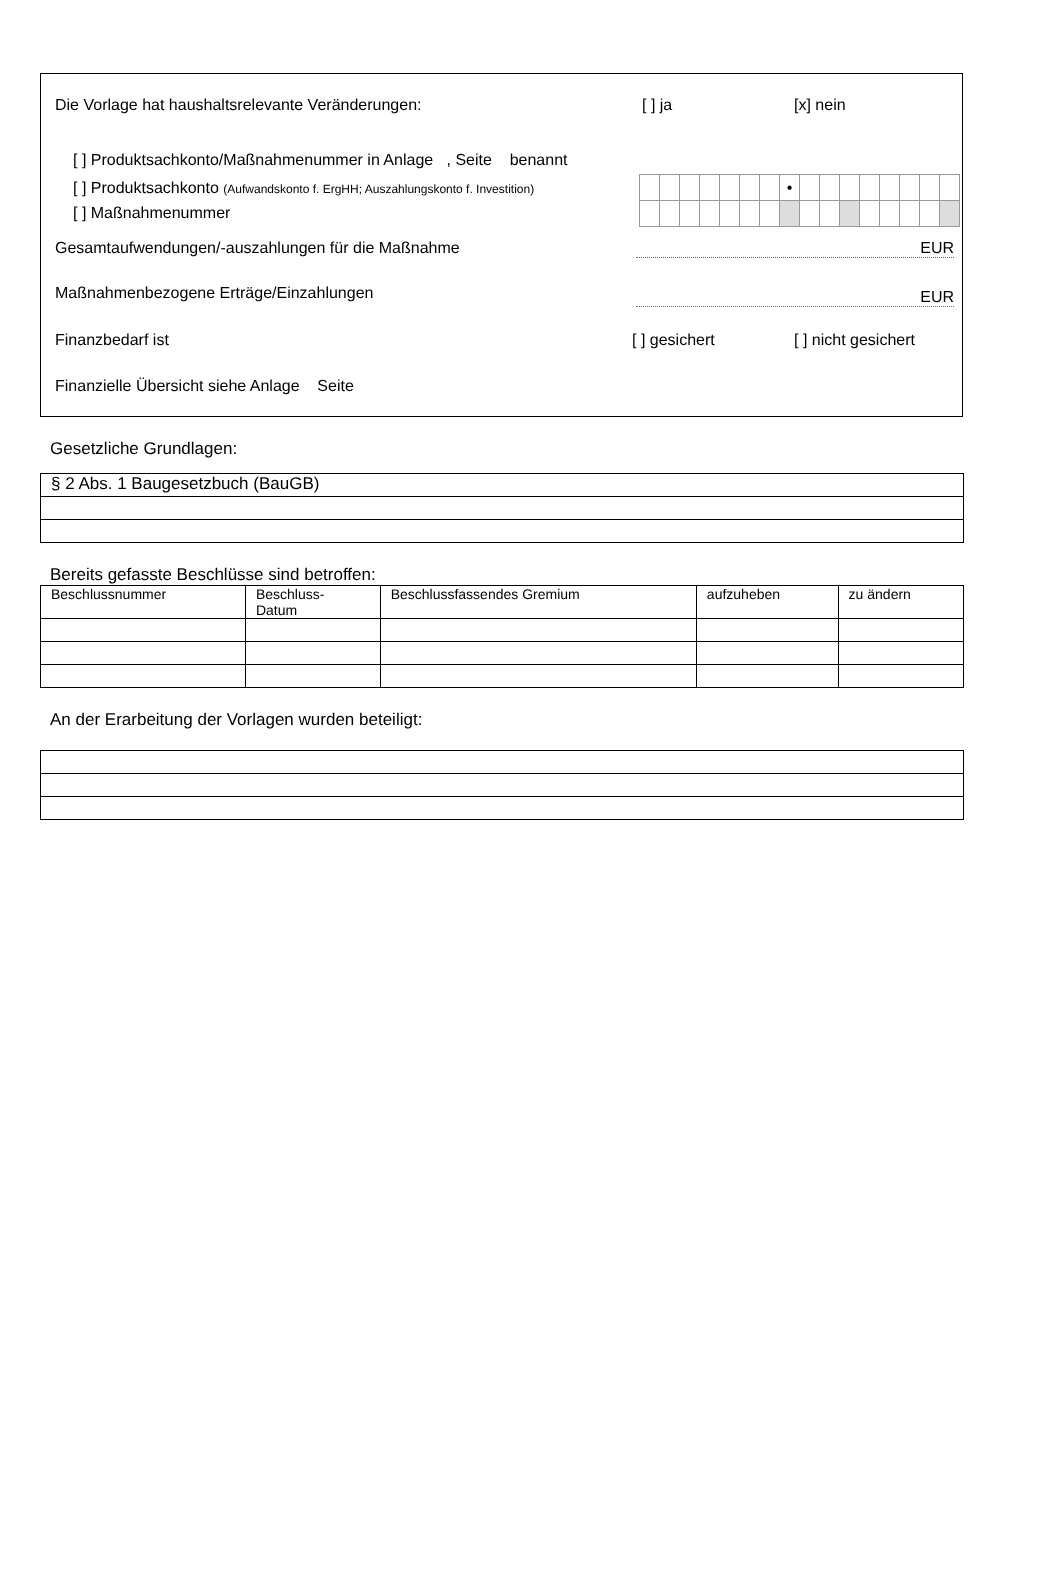Die Vorlage hat haushaltsrelevante Veränderungen: [ ] ja [x] nein
[ ] Produktsachkonto/Maßnahmenummer in Anlage , Seite benannt
[ ] Produktsachkonto (Aufwandskonto f. ErgHH; Auszahlungskonto f. Investition)
[ ] Maßnahmenummer
| | | | | | | | • | | | | | | | | |
Gesamtaufwendungen/-auszahlungen für die Maßnahme EUR
Maßnahmenbezogene Erträge/Einzahlungen EUR
Finanzbedarf ist [ ] gesichert [ ] nicht gesichert
Finanzielle Übersicht siehe Anlage Seite
Gesetzliche Grundlagen:
| § 2 Abs. 1 Baugesetzbuch (BauGB) |
Bereits gefasste Beschlüsse sind betroffen:
| Beschlussnummer | Beschluss- Datum | Beschlussfassendes Gremium | aufzuheben | zu ändern |
| --- | --- | --- | --- | --- |
An der Erarbeitung der Vorlagen wurden beteiligt: